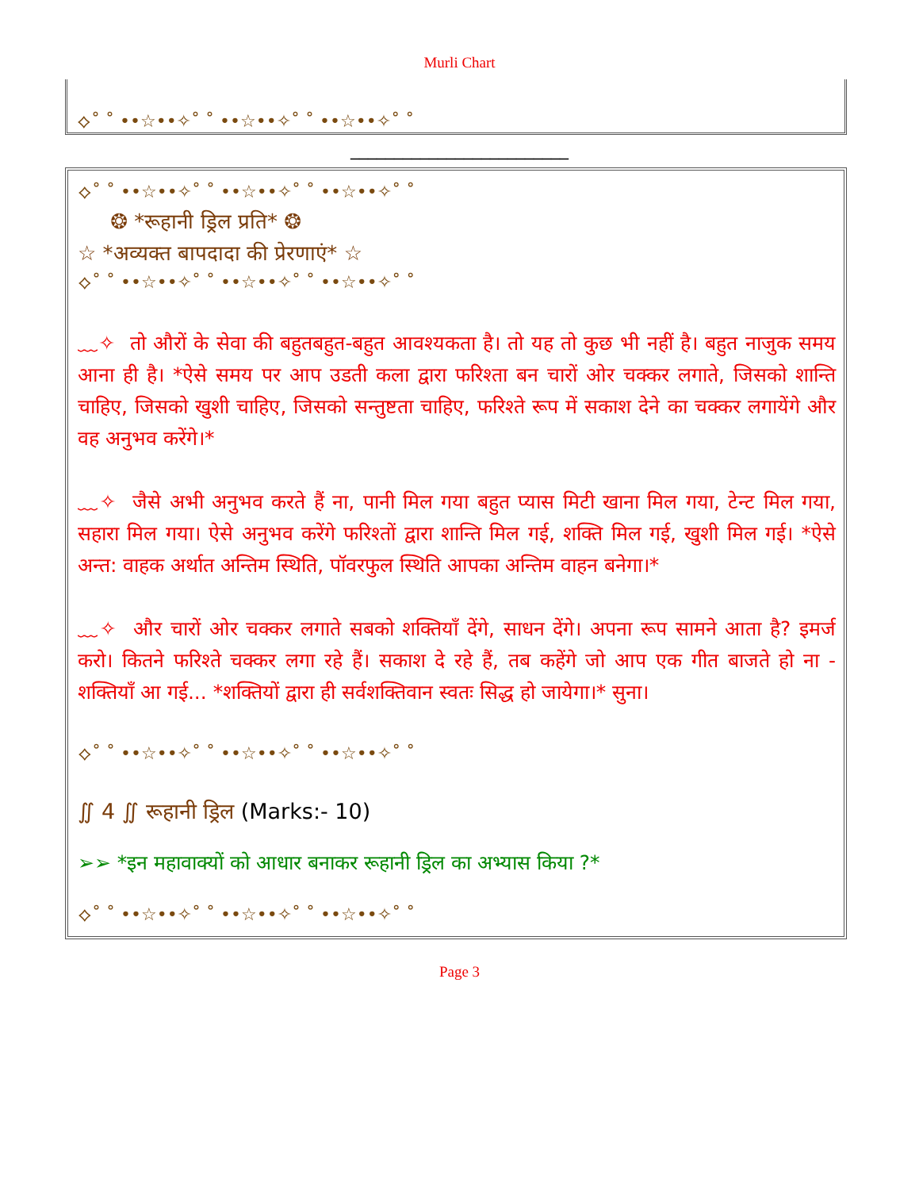Murli Chart
⟡˚ ˚ ••☆••✧˚ ˚ ••☆••✧˚ ˚ ••☆••✧˚ ˚
_________________________
⟡˚ ˚ ••☆••✧˚ ˚ ••☆••✧˚ ˚ ••☆••✧˚ ˚
❂ *रूहानी ड्रिल प्रति* ❂
☆ *अव्यक्त बापदादा की प्रेरणाएं* ☆
⟡˚ ˚ ••☆••✧˚ ˚ ••☆••✧˚ ˚ ••☆••✧˚ ˚
﹏✧ तो औरों के सेवा की बहुतबहुत-बहुत आवश्यकता है। तो यह तो कुछ भी नहीं है। बहुत नाजुक समय आना ही है। *ऐसे समय पर आप उडती कला द्वारा फरिश्ता बन चारों ओर चक्कर लगाते, जिसको शान्ति चाहिए, जिसको खुशी चाहिए, जिसको सन्तुष्टता चाहिए, फरिश्ते रूप में सकाश देने का चक्कर लगायेंगे और वह अनुभव करेंगे।*
﹏✧ जैसे अभी अनुभव करते हैं ना, पानी मिल गया बहुत प्यास मिटी खाना मिल गया, टेन्ट मिल गया, सहारा मिल गया। ऐसे अनुभव करेंगे फरिश्तों द्वारा शान्ति मिल गई, शक्ति मिल गई, खुशी मिल गई। *ऐसे अन्त: वाहक अर्थात अन्तिम स्थिति, पॉवरफुल स्थिति आपका अन्तिम वाहन बनेगा।*
﹏✧ और चारों ओर चक्कर लगाते सबको शक्तियाँ देंगे, साधन देंगे। अपना रूप सामने आता है? इमर्ज करो। कितने फरिश्ते चक्कर लगा रहे हैं। सकाश दे रहे हैं, तब कहेंगे जो आप एक गीत बाजते हो ना - शक्तियाँ आ गई... *शक्तियों द्वारा ही सर्वशक्तिवान स्वतः सिद्ध हो जायेगा।* सुना।
⟡˚ ˚ ••☆••✧˚ ˚ ••☆••✧˚ ˚ ••☆••✧˚ ˚
∬ 4 ∬ रूहानी ड्रिल (Marks:- 10)
➢➢ *इन महावाक्यों को आधार बनाकर रूहानी ड्रिल का अभ्यास किया ?*
⟡˚ ˚ ••☆••✧˚ ˚ ••☆••✧˚ ˚ ••☆••✧˚ ˚
Page 3